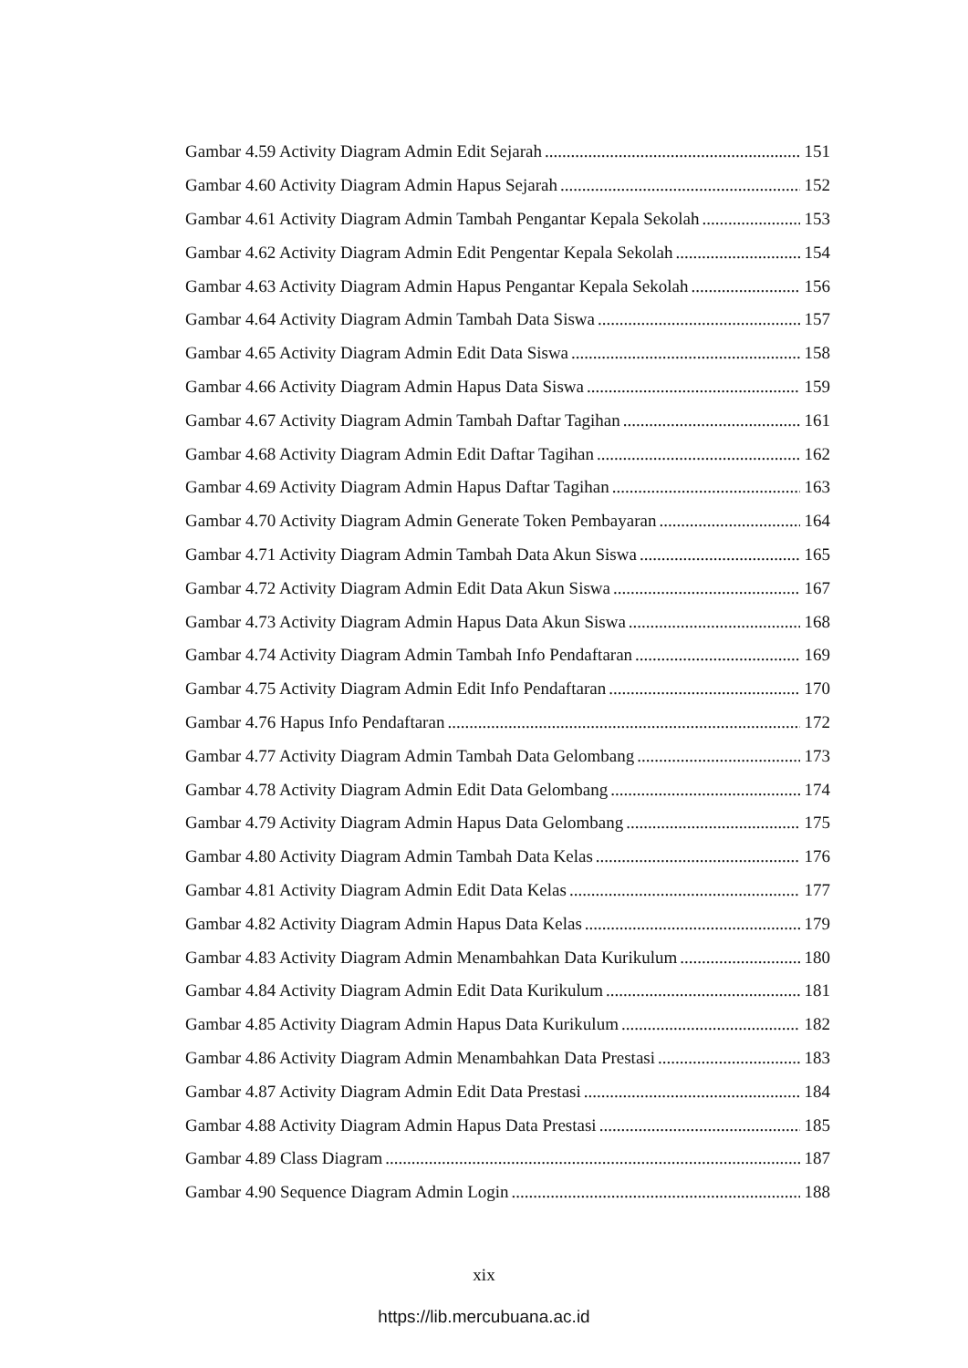Gambar 4.59 Activity Diagram Admin Edit Sejarah 151
Gambar 4.60 Activity Diagram Admin Hapus Sejarah 152
Gambar 4.61 Activity Diagram Admin Tambah Pengantar Kepala Sekolah 153
Gambar 4.62 Activity Diagram Admin Edit Pengentar Kepala Sekolah 154
Gambar 4.63 Activity Diagram Admin Hapus Pengantar Kepala Sekolah 156
Gambar 4.64 Activity Diagram Admin Tambah Data Siswa 157
Gambar 4.65 Activity Diagram Admin Edit Data Siswa 158
Gambar 4.66 Activity Diagram Admin Hapus Data Siswa 159
Gambar 4.67 Activity Diagram Admin Tambah Daftar Tagihan 161
Gambar 4.68 Activity Diagram Admin Edit Daftar Tagihan 162
Gambar 4.69 Activity Diagram Admin Hapus Daftar Tagihan 163
Gambar 4.70 Activity Diagram Admin Generate Token Pembayaran 164
Gambar 4.71 Activity Diagram Admin Tambah Data Akun Siswa 165
Gambar 4.72 Activity Diagram Admin Edit Data Akun Siswa 167
Gambar 4.73 Activity Diagram Admin Hapus Data Akun Siswa 168
Gambar 4.74 Activity Diagram Admin Tambah Info Pendaftaran 169
Gambar 4.75 Activity Diagram Admin Edit Info Pendaftaran 170
Gambar 4.76 Hapus Info Pendaftaran 172
Gambar 4.77 Activity Diagram Admin Tambah Data Gelombang 173
Gambar 4.78 Activity Diagram Admin Edit Data Gelombang 174
Gambar 4.79 Activity Diagram Admin Hapus Data Gelombang 175
Gambar 4.80 Activity Diagram Admin Tambah Data Kelas 176
Gambar 4.81 Activity Diagram Admin Edit Data Kelas 177
Gambar 4.82 Activity Diagram Admin Hapus Data Kelas 179
Gambar 4.83 Activity Diagram Admin Menambahkan Data Kurikulum 180
Gambar 4.84 Activity Diagram Admin Edit Data Kurikulum 181
Gambar 4.85 Activity Diagram Admin Hapus Data Kurikulum 182
Gambar 4.86 Activity Diagram Admin Menambahkan Data Prestasi 183
Gambar 4.87 Activity Diagram Admin Edit Data Prestasi 184
Gambar 4.88 Activity Diagram Admin Hapus Data Prestasi 185
Gambar 4.89 Class Diagram 187
Gambar 4.90 Sequence Diagram Admin Login 188
xix
https://lib.mercubuana.ac.id